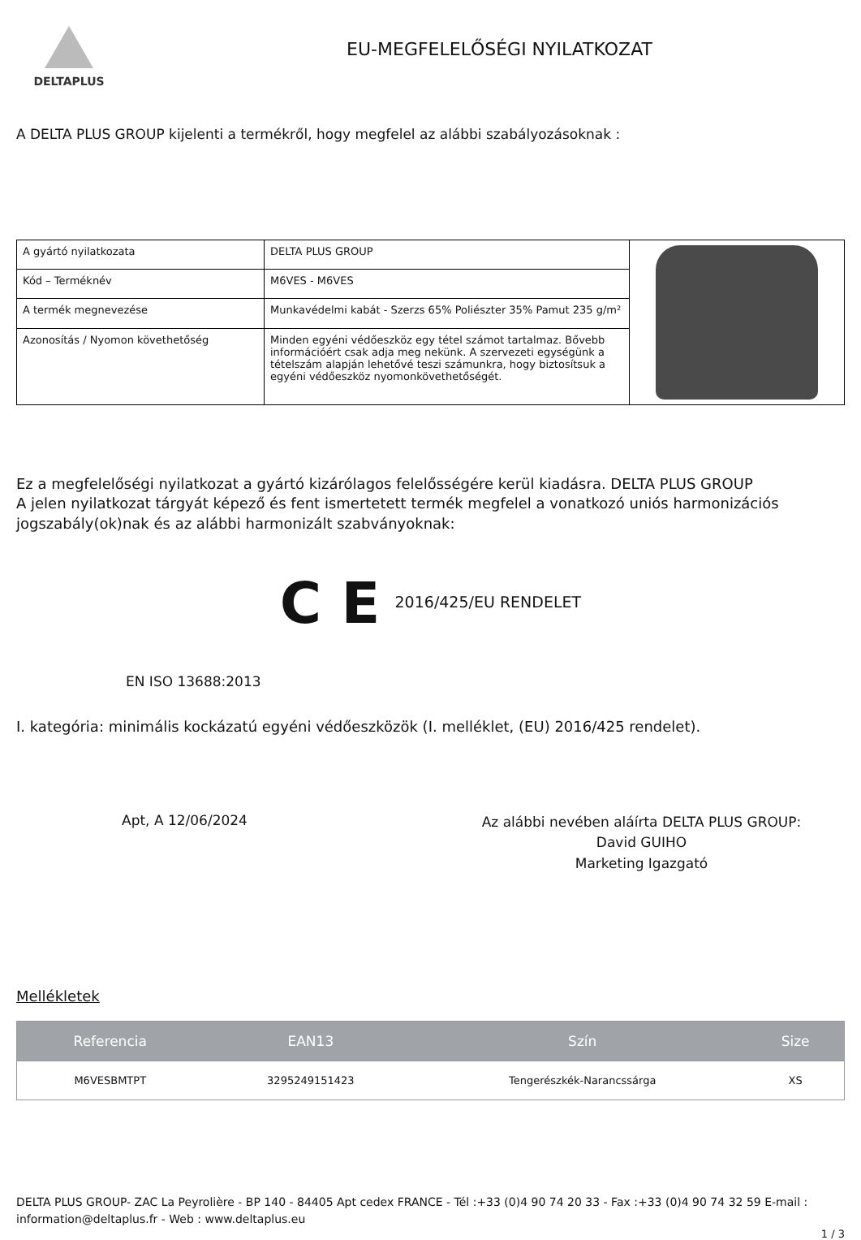DELTAPLUS
EU-MEGFELELŐSÉGI NYILATKOZAT
A DELTA PLUS GROUP kijelenti a termékről, hogy megfelel az alábbi szabályozásoknak :
| A gyártó nyilatkozata | DELTA PLUS GROUP | |
| Kód – Terméknév | M6VES - M6VES | |
| A termék megnevezése | Munkavédelmi kabát - Szerzs 65% Poliészter 35% Pamut 235 g/m² | |
| Azonosítás / Nyomon követhetőség | Minden egyéni védőeszköz egy tétel számot tartalmaz. Bővebb információért csak adja meg nekünk. A szervezeti egységünk a tételszám alapján lehetővé teszi számunkra, hogy biztosítsuk a egyéni védőeszköz nyomonkövethetőségét. | |
Ez a megfelelőségi nyilatkozat a gyártó kizárólagos felelősségére kerül kiadásra. DELTA PLUS GROUP
A jelen nyilatkozat tárgyát képező és fent ismertetett termék megfelel a vonatkozó uniós harmonizációs jogszabály(ok)nak és az alábbi harmonizált szabványoknak:
C E 2016/425/EU RENDELET
EN ISO 13688:2013
I. kategória: minimális kockázatú egyéni védőeszközök (I. melléklet, (EU) 2016/425 rendelet).
Apt, A 12/06/2024
Az alábbi nevében aláírta DELTA PLUS GROUP:
David GUIHO
Marketing Igazgató
Mellékletek
| Referencia | EAN13 | Szín | Size |
| --- | --- | --- | --- |
| M6VESBMTPT | 3295249151423 | Tengerészkék-Narancssárga | XS |
DELTA PLUS GROUP- ZAC La Peyrolière - BP 140 - 84405 Apt cedex FRANCE - Tél :+33 (0)4 90 74 20 33 - Fax :+33 (0)4 90 74 32 59 E-mail : information@deltaplus.fr - Web : www.deltaplus.eu
1 / 3